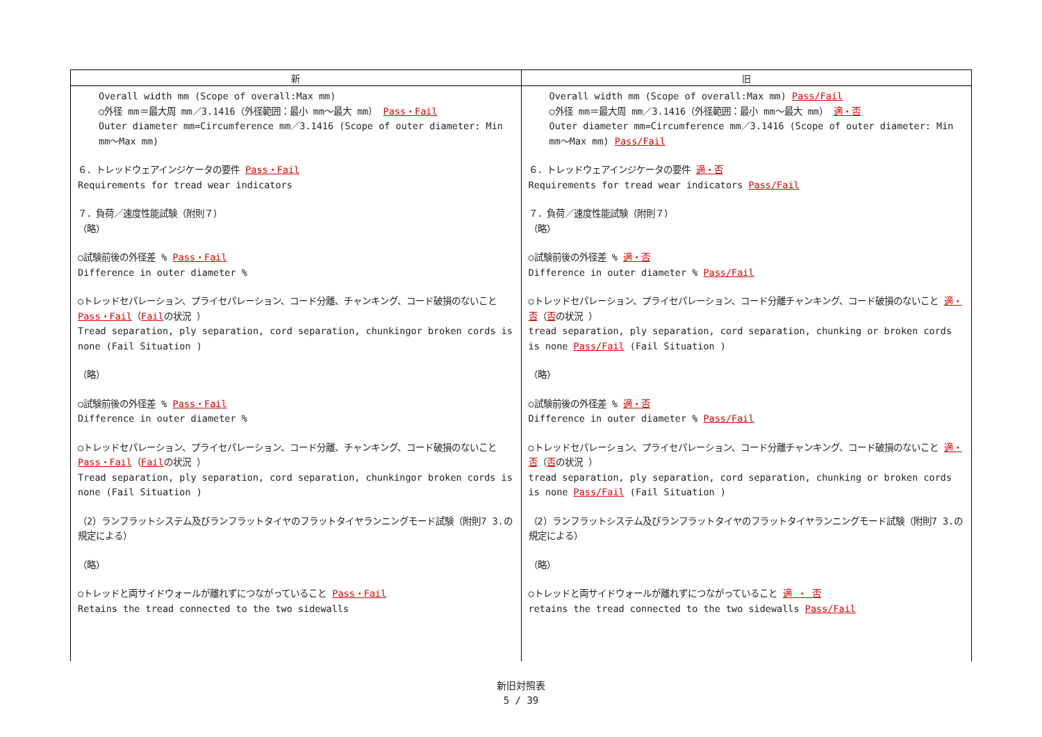| 新 | 旧 |
| --- | --- |
| Overall width mm (Scope of overall:Max mm) ○外径 mm＝最大周 mm／3.1416（外径範囲：最小 mm～最大 mm） Pass・Fail Outer diameter mm=Circumference mm／3.1416 (Scope of outer diameter: Min mm～Max mm) ６．トレッドウェアインジケータの要件 Pass・Fail Requirements for tread wear indicators ７．負荷／速度性能試験（附則７） （略） ○試験前後の外径差 % Pass・Fail Difference in outer diameter % ○トレッドセパレーション、プライセパレーション、コード分離、チャンキング、コード破損のないこと Pass・Fail （ Fail の状況 ） Tread separation, ply separation, cord separation, chunkingor broken cords is none (Fail Situation ) （略） ○試験前後の外径差 % Pass・Fail Difference in outer diameter % ○トレッドセパレーション、プライセパレーション、コード分離、チャンキング、コード破損のないこと Pass・Fail （ Fail の状況 ） Tread separation, ply separation, cord separation, chunkingor broken cords is none (Fail Situation ) （2）ランフラットシステム及びランフラットタイヤのフラットタイヤランニングモード試験（附則7 3.の規定による） （略） ○トレッドと両サイドウォールが離れずにつながっていること Pass・Fail Retains the tread connected to the two sidewalls | Overall width mm (Scope of overall:Max mm) Pass/Fail ○外径 mm＝最大周 mm／3.1416（外径範囲：最小 mm～最大 mm） 適・否 Outer diameter mm=Circumference mm／3.1416 (Scope of outer diameter: Min mm～Max mm) Pass/Fail ６．トレッドウェアインジケータの要件 適・否 Requirements for tread wear indicators Pass/Fail ７．負荷／速度性能試験（附則７） （略） ○試験前後の外径差 % 適・否 Difference in outer diameter % Pass/Fail ○トレッドセパレーション、プライセパレーション、コード分離チャンキング、コード破損のないこと 適・否 （ 否 の状況 ） tread separation, ply separation, cord separation, chunking or broken cords is none Pass/Fail (Fail Situation ) （略） ○試験前後の外径差 % 適・否 Difference in outer diameter % Pass/Fail ○トレッドセパレーション、プライセパレーション、コード分離チャンキング、コード破損のないこと 適・否 （ 否 の状況 ） tread separation, ply separation, cord separation, chunking or broken cords is none Pass/Fail (Fail Situation ) （2）ランフラットシステム及びランフラットタイヤのフラットタイヤランニングモード試験（附則7 3.の規定による） （略） ○トレッドと両サイドウォールが離れずにつながっていること 適 ・ 否 retains the tread connected to the two sidewalls Pass/Fail |
新旧対照表
5 / 39